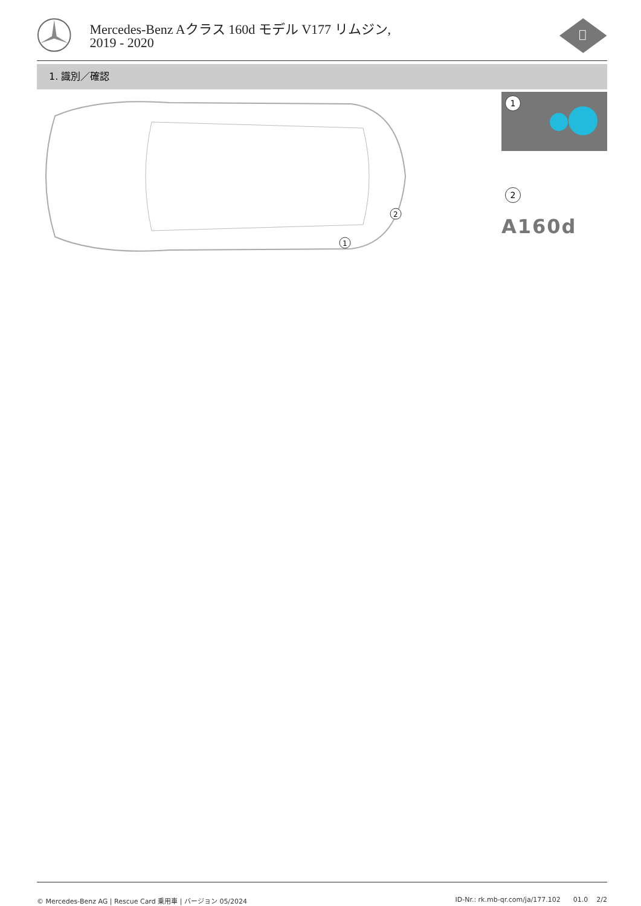Mercedes-Benz Aクラス 160d モデル V177 リムジン, 2019 - 2020
1. 識別／確認
1
2
1
2
A160d
© Mercedes-Benz AG | Rescue Card 乗用車 | バージョン 05/2024 ID-Nr.: rk.mb-qr.com/ja/177.102 01.0 2/2